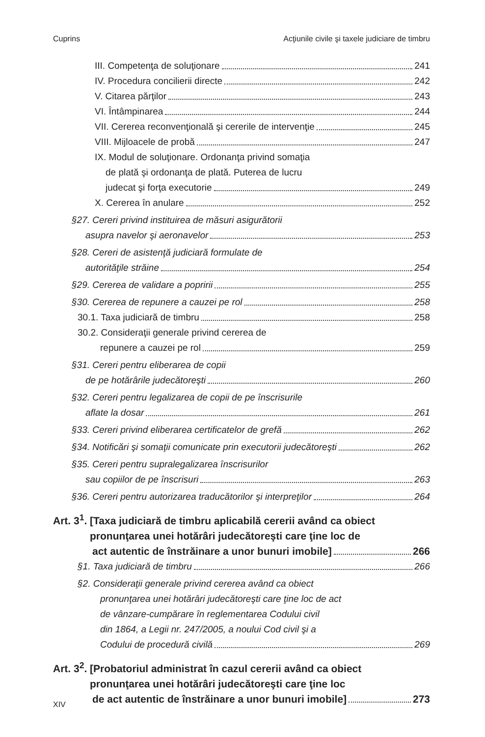Cuprins Acţiunile civile şi taxele judiciare de timbru
III. Competenţa de soluţionare 241
IV. Procedura concilierii directe 242
V. Citarea părţilor 243
VI. Întâmpinarea 244
VII. Cererea reconvenţională şi cererile de intervenţie 245
VIII. Mijloacele de probă 247
IX. Modul de soluţionare. Ordonanţa privind somaţia
de plată şi ordonanţa de plată. Puterea de lucru
judecat şi forţa executorie 249
X. Cererea în anulare 252
§27. Cereri privind instituirea de măsuri asigurătorii
asupra navelor şi aeronavelor 253
§28. Cereri de asistenţă judiciară formulate de
autorităţile străine 254
§29. Cererea de validare a popririi 255
§30. Cererea de repunere a cauzei pe rol 258
30.1. Taxa judiciară de timbru 258
30.2. Consideraţii generale privind cererea de
repunere a cauzei pe rol 259
§31. Cereri pentru eliberarea de copii
de pe hotărârile judecătoreşti 260
§32. Cereri pentru legalizarea de copii de pe înscrisurile
aflate la dosar 261
§33. Cereri privind eliberarea certificatelor de grefă 262
§34. Notificări şi somaţii comunicate prin executorii judecătoreşti 262
§35. Cereri pentru supralegalizarea înscrisurilor
sau copiilor de pe înscrisuri 263
§36. Cereri pentru autorizarea traducătorilor şi interpreţilor 264
Art. 3<sup>1</sup>. [Taxa judiciară de timbru aplicabilă cererii având ca obiect
pronunţarea unei hotărâri judecătoreşti care ţine loc de
act autentic de înstrăinare a unor bunuri imobile] 266
§1. Taxa judiciară de timbru 266
§2. Consideraţii generale privind cererea având ca obiect
pronunţarea unei hotărâri judecătoreşti care ţine loc de act
de vânzare-cumpărare în reglementarea Codului civil
din 1864, a Legii nr. 247/2005, a noului Cod civil şi a
Codului de procedură civilă 269
Art. 3<sup>2</sup>. [Probatoriul administrat în cazul cererii având ca obiect
pronunţarea unei hotărâri judecătoreşti care ţine loc
de act autentic de înstrăinare a unor bunuri imobile] 273
XIV